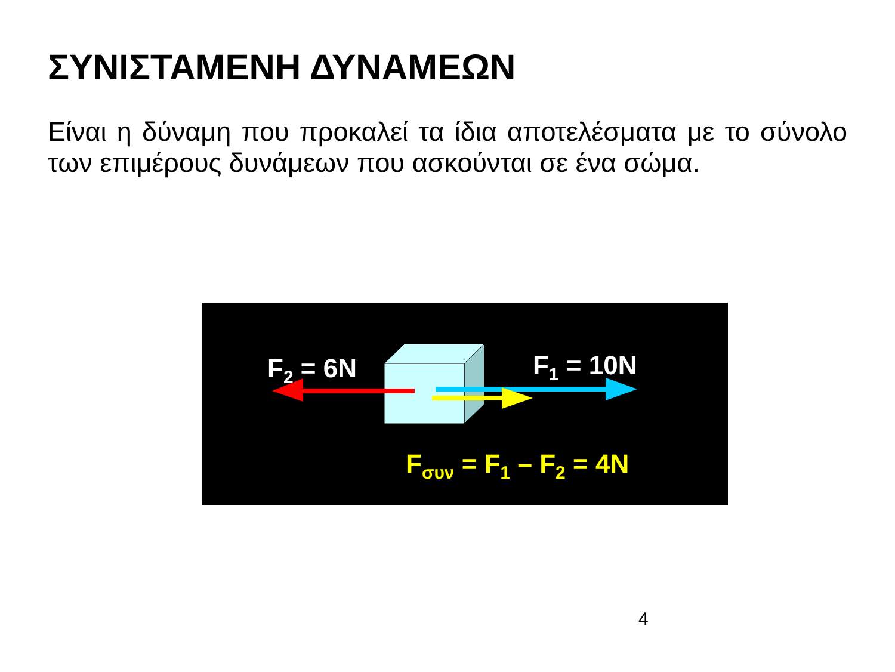ΣΥΝΙΣΤΑΜΕΝΗ ΔΥΝΑΜΕΩΝ
Είναι η δύναμη που προκαλεί τα ίδια αποτελέσματα με το σύνολο των επιμέρους δυνάμεων που ασκούνται σε ένα σώμα.
F<sub>2</sub> = 6N F<sub>1</sub> = 10N
F<sub>συν</sub> = F<sub>1</sub> – F<sub>2</sub> = 4N
4